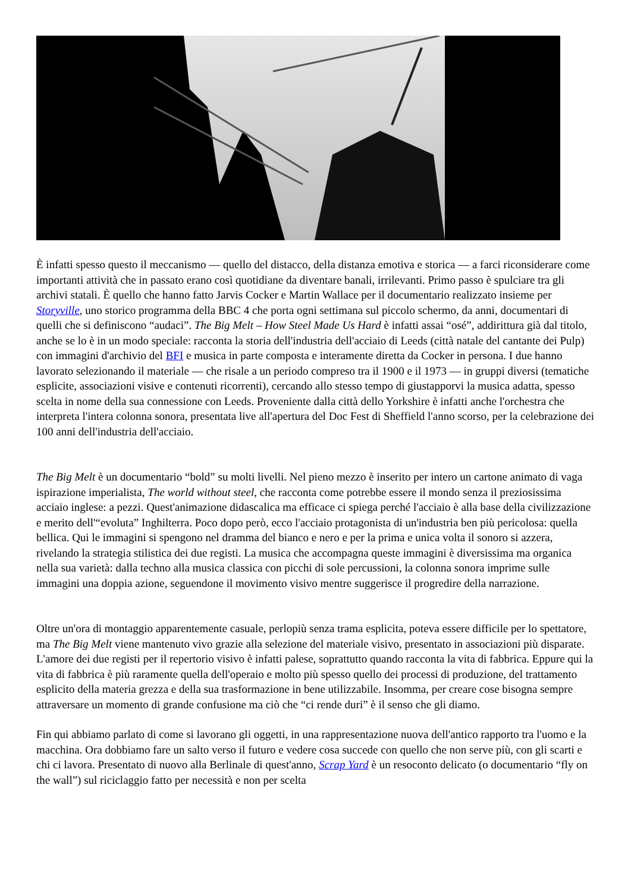È infatti spesso questo il meccanismo — quello del distacco, della distanza emotiva e storica — a farci riconsiderare come importanti attività che in passato erano così quotidiane da diventare banali, irrilevanti. Primo passo è spulciare tra gli archivi statali. È quello che hanno fatto Jarvis Cocker e Martin Wallace per il documentario realizzato insieme per Storyville, uno storico programma della BBC 4 che porta ogni settimana sul piccolo schermo, da anni, documentari di quelli che si definiscono “audaci”. The Big Melt – How Steel Made Us Hard è infatti assai “osé”, addirittura già dal titolo, anche se lo è in un modo speciale: racconta la storia dell'industria dell'acciaio di Leeds (città natale del cantante dei Pulp) con immagini d'archivio del BFI e musica in parte composta e interamente diretta da Cocker in persona. I due hanno lavorato selezionando il materiale — che risale a un periodo compreso tra il 1900 e il 1973 — in gruppi diversi (tematiche esplicite, associazioni visive e contenuti ricorrenti), cercando allo stesso tempo di giustapporvi la musica adatta, spesso scelta in nome della sua connessione con Leeds. Proveniente dalla città dello Yorkshire è infatti anche l'orchestra che interpreta l'intera colonna sonora, presentata live all'apertura del Doc Fest di Sheffield l'anno scorso, per la celebrazione dei 100 anni dell'industria dell'acciaio.
The Big Melt è un documentario “bold” su molti livelli. Nel pieno mezzo è inserito per intero un cartone animato di vaga ispirazione imperialista, The world without steel, che racconta come potrebbe essere il mondo senza il preziosissima acciaio inglese: a pezzi. Quest'animazione didascalica ma efficace ci spiega perché l'acciaio è alla base della civilizzazione e merito dell'“evoluta” Inghilterra. Poco dopo però, ecco l'acciaio protagonista di un'industria ben più pericolosa: quella bellica. Qui le immagini si spengono nel dramma del bianco e nero e per la prima e unica volta il sonoro si azzera, rivelando la strategia stilistica dei due registi. La musica che accompagna queste immagini è diversissima ma organica nella sua varietà: dalla techno alla musica classica con picchi di sole percussioni, la colonna sonora imprime sulle immagini una doppia azione, seguendone il movimento visivo mentre suggerisce il progredire della narrazione.
Oltre un'ora di montaggio apparentemente casuale, perlopiù senza trama esplicita, poteva essere difficile per lo spettatore, ma The Big Melt viene mantenuto vivo grazie alla selezione del materiale visivo, presentato in associazioni più disparate. L'amore dei due registi per il repertorio visivo è infatti palese, soprattutto quando racconta la vita di fabbrica. Eppure qui la vita di fabbrica è più raramente quella dell'operaio e molto più spesso quello dei processi di produzione, del trattamento esplicito della materia grezza e della sua trasformazione in bene utilizzabile. Insomma, per creare cose bisogna sempre attraversare un momento di grande confusione ma ciò che “ci rende duri” è il senso che gli diamo.
Fin qui abbiamo parlato di come si lavorano gli oggetti, in una rappresentazione nuova dell'antico rapporto tra l'uomo e la macchina. Ora dobbiamo fare un salto verso il futuro e vedere cosa succede con quello che non serve più, con gli scarti e chi ci lavora. Presentato di nuovo alla Berlinale di quest'anno, Scrap Yard è un resoconto delicato (o documentario “fly on the wall”) sul riciclaggio fatto per necessità e non per scelta